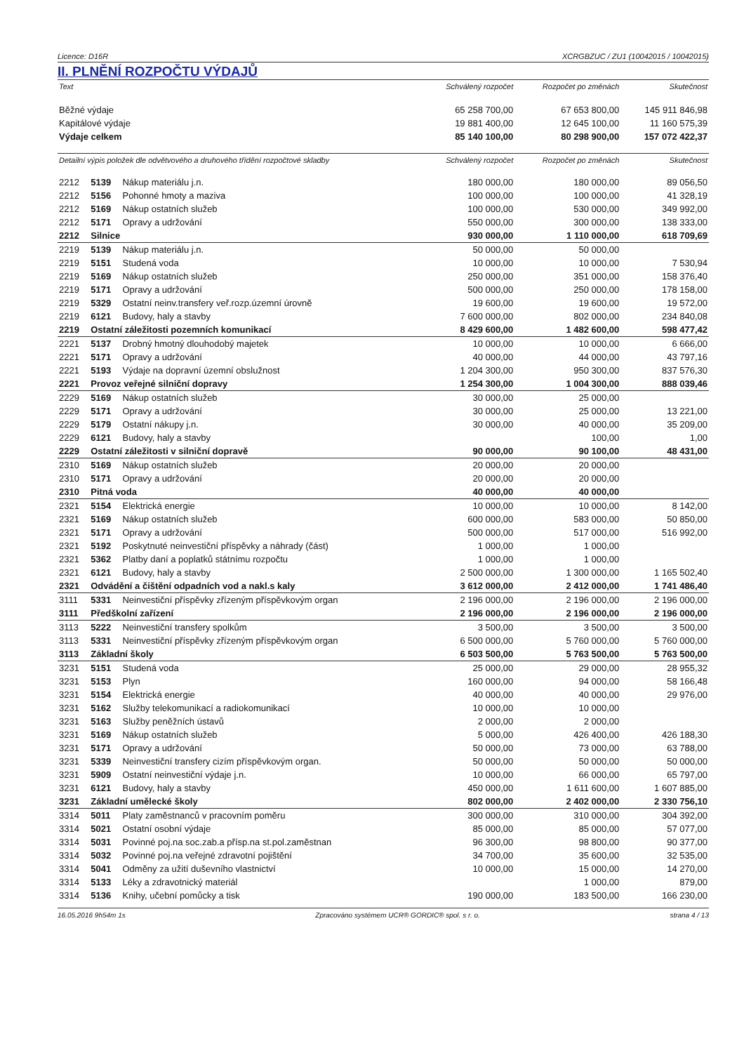Licence: D16R XCRGBZUC / ZU1 (10042015 / 10042015)
II. PLNĚNÍ ROZPOČTU VÝDAJŮ
| Text | | | Schválený rozpočet | Rozpočet po změnách | Skutečnost |
| --- | --- | --- | --- | --- | --- |
| Běžné výdaje | | | 65 258 700,00 | 67 653 800,00 | 145 911 846,98 |
| Kapitálové výdaje | | | 19 881 400,00 | 12 645 100,00 | 11 160 575,39 |
| Výdaje celkem | | | 85 140 100,00 | 80 298 900,00 | 157 072 422,37 |
| Detailní výpis položek dle odvětvového a druhového třídění rozpočtové skladby | | | Schválený rozpočet | Rozpočet po změnách | Skutečnost |
| 2212 | 5139 | Nákup materiálu j.n. | 180 000,00 | 180 000,00 | 89 056,50 |
| 2212 | 5156 | Pohonné hmoty a maziva | 100 000,00 | 100 000,00 | 41 328,19 |
| 2212 | 5169 | Nákup ostatních služeb | 100 000,00 | 530 000,00 | 349 992,00 |
| 2212 | 5171 | Opravy a udržování | 550 000,00 | 300 000,00 | 138 333,00 |
| 2212 | Silnice | | 930 000,00 | 1 110 000,00 | 618 709,69 |
| 2219 | 5139 | Nákup materiálu j.n. | 50 000,00 | 50 000,00 | |
| 2219 | 5151 | Studená voda | 10 000,00 | 10 000,00 | 7 530,94 |
| 2219 | 5169 | Nákup ostatních služeb | 250 000,00 | 351 000,00 | 158 376,40 |
| 2219 | 5171 | Opravy a udržování | 500 000,00 | 250 000,00 | 178 158,00 |
| 2219 | 5329 | Ostatní neinv.transfery veř.rozp.územní úrovně | 19 600,00 | 19 600,00 | 19 572,00 |
| 2219 | 6121 | Budovy, haly a stavby | 7 600 000,00 | 802 000,00 | 234 840,08 |
| 2219 | Ostatní záležitosti pozemních komunikací | | 8 429 600,00 | 1 482 600,00 | 598 477,42 |
| 2221 | 5137 | Drobný hmotný dlouhodobý majetek | 10 000,00 | 10 000,00 | 6 666,00 |
| 2221 | 5171 | Opravy a udržování | 40 000,00 | 44 000,00 | 43 797,16 |
| 2221 | 5193 | Výdaje na dopravní územní obslužnost | 1 204 300,00 | 950 300,00 | 837 576,30 |
| 2221 | Provoz veřejné silniční dopravy | | 1 254 300,00 | 1 004 300,00 | 888 039,46 |
| 2229 | 5169 | Nákup ostatních služeb | 30 000,00 | 25 000,00 | |
| 2229 | 5171 | Opravy a udržování | 30 000,00 | 25 000,00 | 13 221,00 |
| 2229 | 5179 | Ostatní nákupy j.n. | 30 000,00 | 40 000,00 | 35 209,00 |
| 2229 | 6121 | Budovy, haly a stavby | | 100,00 | 1,00 |
| 2229 | Ostatní záležitosti v silniční dopravě | | 90 000,00 | 90 100,00 | 48 431,00 |
| 2310 | 5169 | Nákup ostatních služeb | 20 000,00 | 20 000,00 | |
| 2310 | 5171 | Opravy a udržování | 20 000,00 | 20 000,00 | |
| 2310 | Pitná voda | | 40 000,00 | 40 000,00 | |
| 2321 | 5154 | Elektrická energie | 10 000,00 | 10 000,00 | 8 142,00 |
| 2321 | 5169 | Nákup ostatních služeb | 600 000,00 | 583 000,00 | 50 850,00 |
| 2321 | 5171 | Opravy a udržování | 500 000,00 | 517 000,00 | 516 992,00 |
| 2321 | 5192 | Poskytnuté neinvestiční příspěvky a náhrady (část) | 1 000,00 | 1 000,00 | |
| 2321 | 5362 | Platby daní a poplatků státnímu rozpočtu | 1 000,00 | 1 000,00 | |
| 2321 | 6121 | Budovy, haly a stavby | 2 500 000,00 | 1 300 000,00 | 1 165 502,40 |
| 2321 | Odvádění a čištění odpadních vod a nakl.s kaly | | 3 612 000,00 | 2 412 000,00 | 1 741 486,40 |
| 3111 | 5331 | Neinvestiční příspěvky zřízeným příspěvkovým organ | 2 196 000,00 | 2 196 000,00 | 2 196 000,00 |
| 3111 | Předškolní zařízení | | 2 196 000,00 | 2 196 000,00 | 2 196 000,00 |
| 3113 | 5222 | Neinvestiční transfery spolkům | 3 500,00 | 3 500,00 | 3 500,00 |
| 3113 | 5331 | Neinvestiční příspěvky zřízeným příspěvkovým organ | 6 500 000,00 | 5 760 000,00 | 5 760 000,00 |
| 3113 | Základní školy | | 6 503 500,00 | 5 763 500,00 | 5 763 500,00 |
| 3231 | 5151 | Studená voda | 25 000,00 | 29 000,00 | 28 955,32 |
| 3231 | 5153 | Plyn | 160 000,00 | 94 000,00 | 58 166,48 |
| 3231 | 5154 | Elektrická energie | 40 000,00 | 40 000,00 | 29 976,00 |
| 3231 | 5162 | Služby telekomunikací a radiokomunikací | 10 000,00 | 10 000,00 | |
| 3231 | 5163 | Služby peněžních ústavů | 2 000,00 | 2 000,00 | |
| 3231 | 5169 | Nákup ostatních služeb | 5 000,00 | 426 400,00 | 426 188,30 |
| 3231 | 5171 | Opravy a udržování | 50 000,00 | 73 000,00 | 63 788,00 |
| 3231 | 5339 | Neinvestiční transfery cizím příspěvkovým organ. | 50 000,00 | 50 000,00 | 50 000,00 |
| 3231 | 5909 | Ostatní neinvestiční výdaje j.n. | 10 000,00 | 66 000,00 | 65 797,00 |
| 3231 | 6121 | Budovy, haly a stavby | 450 000,00 | 1 611 600,00 | 1 607 885,00 |
| 3231 | Základní umělecké školy | | 802 000,00 | 2 402 000,00 | 2 330 756,10 |
| 3314 | 5011 | Platy zaměstnanců v pracovním poměru | 300 000,00 | 310 000,00 | 304 392,00 |
| 3314 | 5021 | Ostatní osobní výdaje | 85 000,00 | 85 000,00 | 57 077,00 |
| 3314 | 5031 | Povinné poj.na soc.zab.a přísp.na st.pol.zaměstnan | 96 300,00 | 98 800,00 | 90 377,00 |
| 3314 | 5032 | Povinné poj.na veřejné zdravotní pojištění | 34 700,00 | 35 600,00 | 32 535,00 |
| 3314 | 5041 | Odměny za užití duševního vlastnictví | 10 000,00 | 15 000,00 | 14 270,00 |
| 3314 | 5133 | Léky a zdravotnický materiál | | 1 000,00 | 879,00 |
| 3314 | 5136 | Knihy, učební pomůcky a tisk | 190 000,00 | 183 500,00 | 166 230,00 |
16.05.2016 9h54m 1s Zpracováno systémem UCR® GORDIC® spol. s r. o. strana 4 / 13